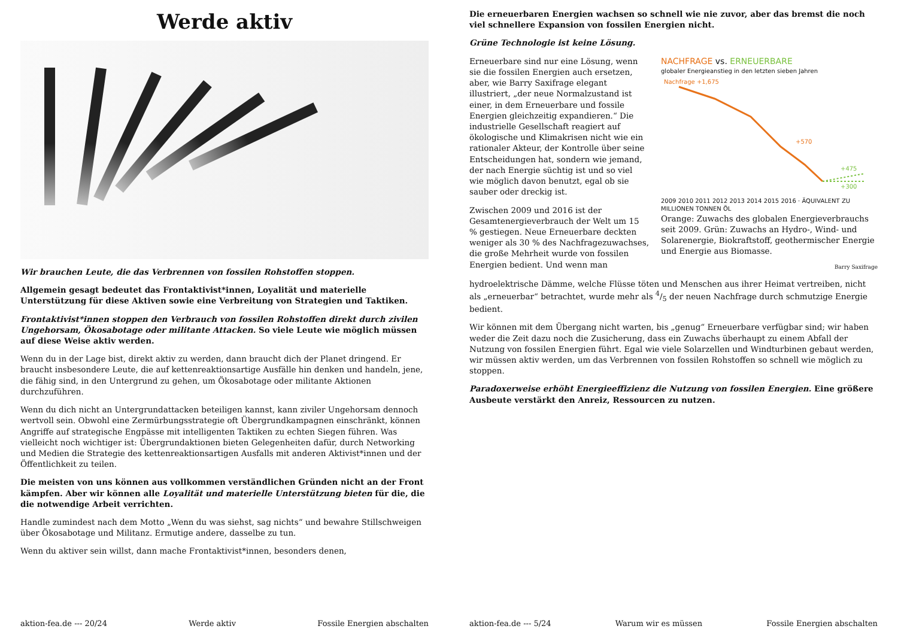Werde aktiv
Wir brauchen Leute, die das Verbrennen von fossilen Rohstoffen stoppen.
Allgemein gesagt bedeutet das Frontaktivist*innen, Loyalität und materielle Unterstützung für diese Aktiven sowie eine Verbreitung von Strategien und Taktiken.
Frontaktivist*innen stoppen den Verbrauch von fossilen Rohstoffen direkt durch zivilen Ungehorsam, Ökosabotage oder militante Attacken. So viele Leute wie möglich müssen auf diese Weise aktiv werden.
Wenn du in der Lage bist, direkt aktiv zu werden, dann braucht dich der Planet dringend. Er braucht insbesondere Leute, die auf kettenreaktionsartige Ausfälle hin denken und handeln, jene, die fähig sind, in den Untergrund zu gehen, um Ökosabotage oder militante Aktionen durchzuführen.
Wenn du dich nicht an Untergrundattacken beteiligen kannst, kann ziviler Ungehorsam dennoch wertvoll sein. Obwohl eine Zermürbungsstrategie oft Übergrundkampagnen einschränkt, können Angriffe auf strategische Engpässe mit intelligenten Taktiken zu echten Siegen führen. Was vielleicht noch wichtiger ist: Übergrundaktionen bieten Gelegenheiten dafür, durch Networking und Medien die Strategie des kettenreaktionsartigen Ausfalls mit anderen Aktivist*innen und der Öffentlichkeit zu teilen.
Die meisten von uns können aus vollkommen verständlichen Gründen nicht an der Front kämpfen. Aber wir können alle Loyalität und materielle Unterstützung bieten für die, die die notwendige Arbeit verrichten.
Handle zumindest nach dem Motto „Wenn du was siehst, sag nichts“ und bewahre Stillschweigen über Ökosabotage und Militanz. Ermutige andere, dasselbe zu tun.
Wenn du aktiver sein willst, dann mache Frontaktivist*innen, besonders denen,
aktion-fea.de --- 20/24 Werde aktiv Fossile Energien abschalten
Die erneuerbaren Energien wachsen so schnell wie nie zuvor, aber das bremst die noch viel schnellere Expansion von fossilen Energien nicht.
Grüne Technologie ist keine Lösung.
Erneuerbare sind nur eine Lösung, wenn sie die fossilen Energien auch ersetzen, aber, wie Barry Saxifrage elegant illustriert, „der neue Normalzustand ist einer, in dem Erneuerbare und fossile Energien gleichzeitig expandieren.“ Die industrielle Gesellschaft reagiert auf ökologische und Klimakrisen nicht wie ein rationaler Akteur, der Kontrolle über seine Entscheidungen hat, sondern wie jemand, der nach Energie süchtig ist und so viel wie möglich davon benutzt, egal ob sie sauber oder dreckig ist.
Zwischen 2009 und 2016 ist der Gesamtenergieverbrauch der Welt um 15 % gestiegen. Neue Erneuerbare deckten weniger als 30 % des Nachfragezuwachses, die große Mehrheit wurde von fossilen Energien bedient. Und wenn man
NACHFRAGE vs. ERNEUERBARE
globaler Energieanstieg in den letzten sieben Jahren
Nachfrage +1,675
+570
+475
+300
2009 2010 2011 2012 2013 2014 2015 2016 · ÄQUIVALENT ZU MILLIONEN TONNEN ÖL
Orange: Zuwachs des globalen Energieverbrauchs seit 2009. Grün: Zuwachs an Hydro-, Wind- und Solarenergie, Biokraftstoff, geothermischer Energie und Energie aus Biomasse.
Barry Saxifrage
hydroelektrische Dämme, welche Flüsse töten und Menschen aus ihrer Heimat vertreiben, nicht als „erneuerbar“ betrachtet, wurde mehr als 4/5 der neuen Nachfrage durch schmutzige Energie bedient.
Wir können mit dem Übergang nicht warten, bis „genug“ Erneuerbare verfügbar sind; wir haben weder die Zeit dazu noch die Zusicherung, dass ein Zuwachs überhaupt zu einem Abfall der Nutzung von fossilen Energien führt. Egal wie viele Solarzellen und Windturbinen gebaut werden, wir müssen aktiv werden, um das Verbrennen von fossilen Rohstoffen so schnell wie möglich zu stoppen.
Paradoxerweise erhöht Energieeffizienz die Nutzung von fossilen Energien. Eine größere Ausbeute verstärkt den Anreiz, Ressourcen zu nutzen.
aktion-fea.de --- 5/24 Warum wir es müssen Fossile Energien abschalten